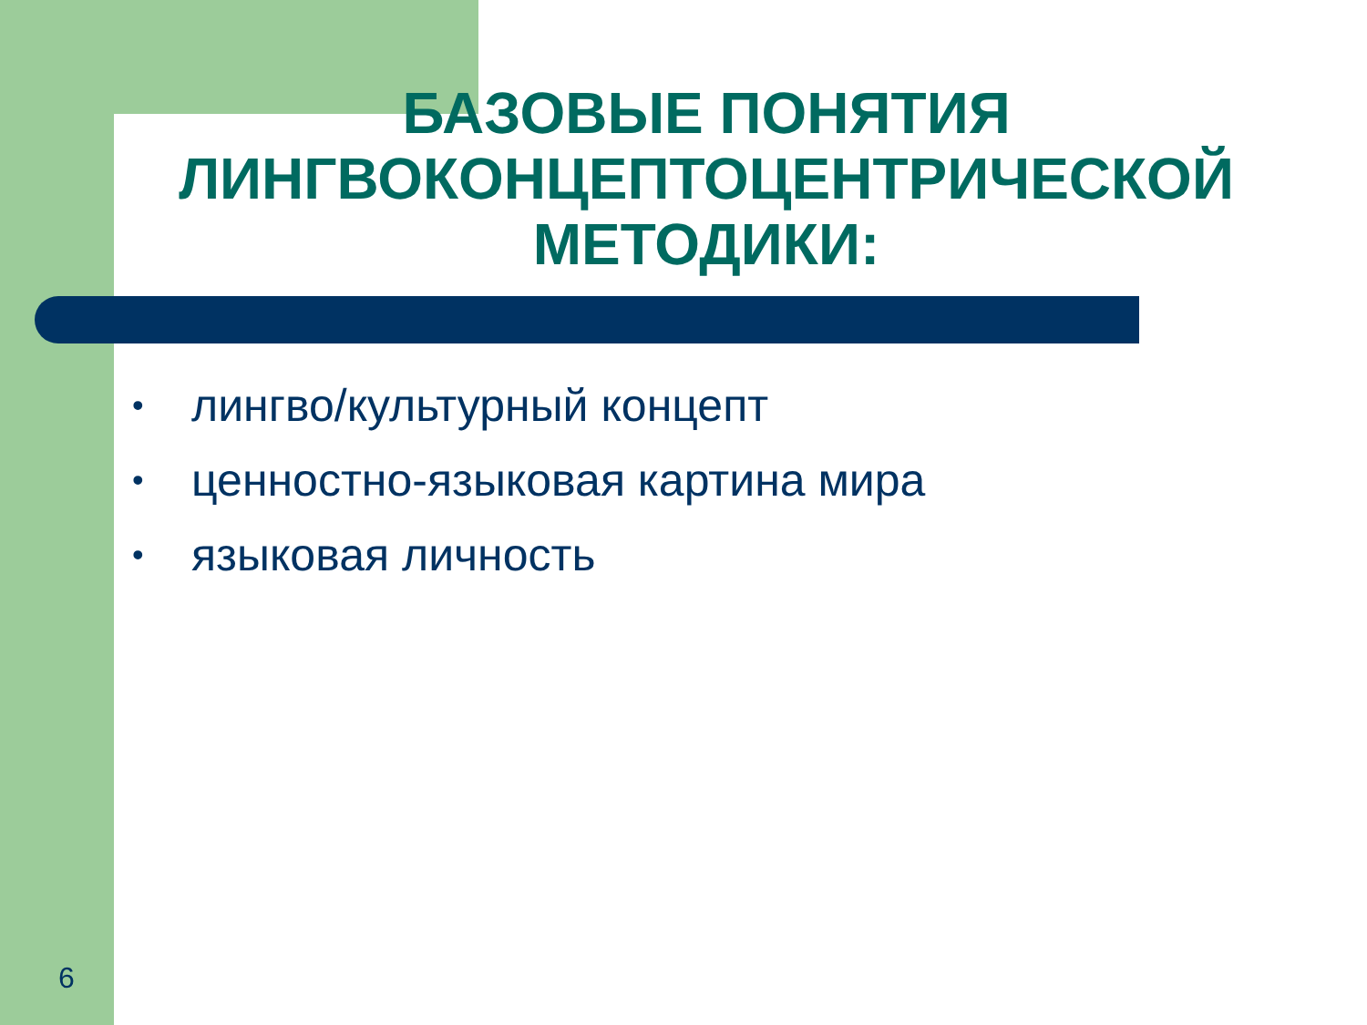БАЗОВЫЕ ПОНЯТИЯ ЛИНГВОКОНЦЕПТОЦЕНТРИЧЕСКОЙ МЕТОДИКИ:
• лингво/культурный концепт
• ценностно-языковая картина мира
• языковая личность
6